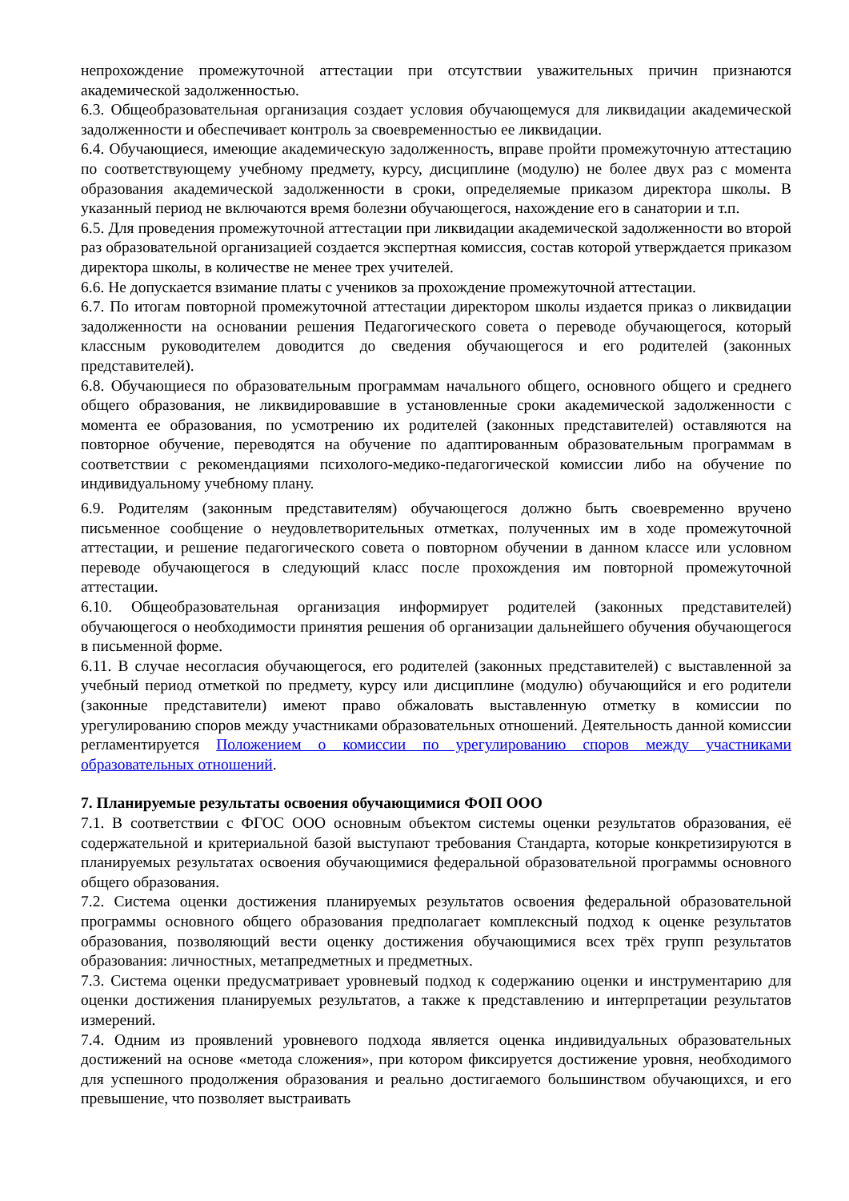непрохождение промежуточной аттестации при отсутствии уважительных причин признаются академической задолженностью.
6.3. Общеобразовательная организация создает условия обучающемуся для ликвидации академической задолженности и обеспечивает контроль за своевременностью ее ликвидации.
6.4. Обучающиеся, имеющие академическую задолженность, вправе пройти промежуточную аттестацию по соответствующему учебному предмету, курсу, дисциплине (модулю) не более двух раз с момента образования академической задолженности в сроки, определяемые приказом директора школы. В указанный период не включаются время болезни обучающегося, нахождение его в санатории и т.п.
6.5. Для проведения промежуточной аттестации при ликвидации академической задолженности во второй раз образовательной организацией создается экспертная комиссия, состав которой утверждается приказом директора школы, в количестве не менее трех учителей.
6.6. Не допускается взимание платы с учеников за прохождение промежуточной аттестации.
6.7. По итогам повторной промежуточной аттестации директором школы издается приказ о ликвидации задолженности на основании решения Педагогического совета о переводе обучающегося, который классным руководителем доводится до сведения обучающегося и его родителей (законных представителей).
6.8. Обучающиеся по образовательным программам начального общего, основного общего и среднего общего образования, не ликвидировавшие в установленные сроки академической задолженности с момента ее образования, по усмотрению их родителей (законных представителей) оставляются на повторное обучение, переводятся на обучение по адаптированным образовательным программам в соответствии с рекомендациями психолого-медико-педагогической комиссии либо на обучение по индивидуальному учебному плану.
6.9. Родителям (законным представителям) обучающегося должно быть своевременно вручено письменное сообщение о неудовлетворительных отметках, полученных им в ходе промежуточной аттестации, и решение педагогического совета о повторном обучении в данном классе или условном переводе обучающегося в следующий класс после прохождения им повторной промежуточной аттестации.
6.10. Общеобразовательная организация информирует родителей (законных представителей) обучающегося о необходимости принятия решения об организации дальнейшего обучения обучающегося в письменной форме.
6.11. В случае несогласия обучающегося, его родителей (законных представителей) с выставленной за учебный период отметкой по предмету, курсу или дисциплине (модулю) обучающийся и его родители (законные представители) имеют право обжаловать выставленную отметку в комиссии по урегулированию споров между участниками образовательных отношений. Деятельность данной комиссии регламентируется Положением о комиссии по урегулированию споров между участниками образовательных отношений.
7. Планируемые результаты освоения обучающимися ФОП ООО
7.1. В соответствии с ФГОС ООО основным объектом системы оценки результатов образования, её содержательной и критериальной базой выступают требования Стандарта, которые конкретизируются в планируемых результатах освоения обучающимися федеральной образовательной программы основного общего образования.
7.2. Система оценки достижения планируемых результатов освоения федеральной образовательной программы основного общего образования предполагает комплексный подход к оценке результатов образования, позволяющий вести оценку достижения обучающимися всех трёх групп результатов образования: личностных, метапредметных и предметных.
7.3. Система оценки предусматривает уровневый подход к содержанию оценки и инструментарию для оценки достижения планируемых результатов, а также к представлению и интерпретации результатов измерений.
7.4. Одним из проявлений уровневого подхода является оценка индивидуальных образовательных достижений на основе «метода сложения», при котором фиксируется достижение уровня, необходимого для успешного продолжения образования и реально достигаемого большинством обучающихся, и его превышение, что позволяет выстраивать